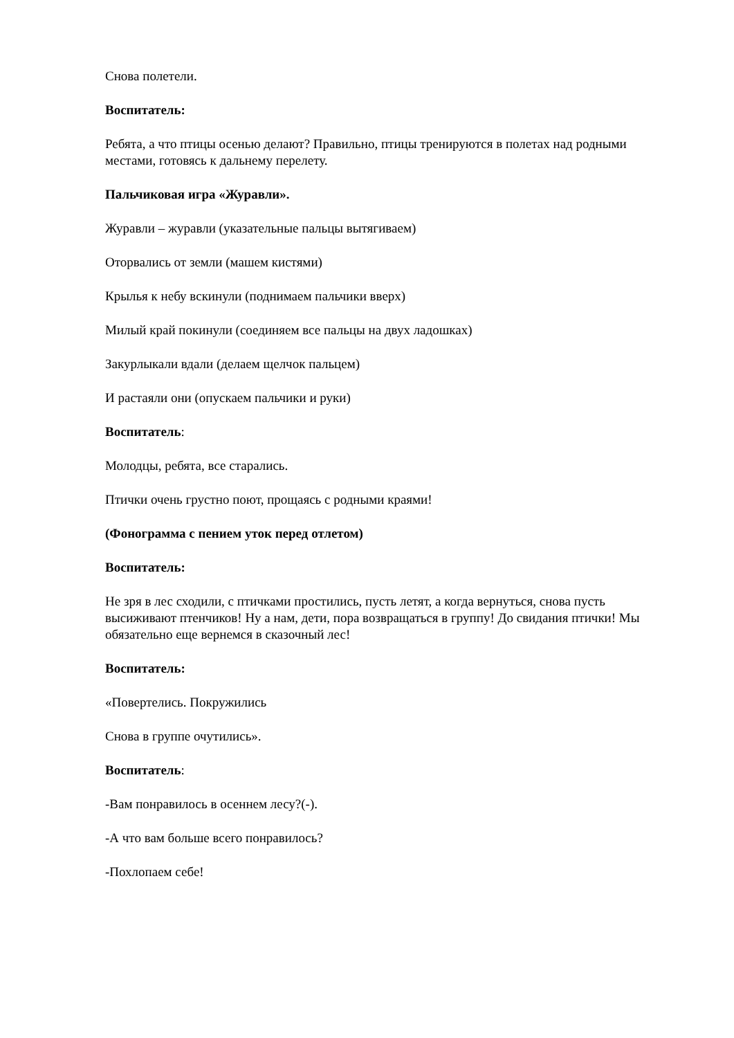Снова полетели.
Воспитатель:
Ребята, а что птицы осенью делают? Правильно, птицы тренируются в полетах над родными местами, готовясь к дальнему перелету.
Пальчиковая игра «Журавли».
Журавли – журавли (указательные пальцы вытягиваем)
Оторвались от земли (машем кистями)
Крылья к небу вскинули (поднимаем пальчики вверх)
Милый край покинули (соединяем все пальцы на двух ладошках)
Закурлыкали вдали (делаем щелчок пальцем)
И растаяли они (опускаем пальчики и руки)
Воспитатель:
Молодцы, ребята, все старались.
Птички очень грустно поют, прощаясь с родными краями!
(Фонограмма с пением уток перед отлетом)
Воспитатель:
Не зря в лес сходили, с птичками простились, пусть летят, а когда вернуться, снова пусть высиживают птенчиков! Ну а нам, дети, пора возвращаться в группу! До свидания птички! Мы обязательно еще вернемся в сказочный лес!
Воспитатель:
«Повертелись. Покружились
Снова в группе очутились».
Воспитатель:
-Вам понравилось в осеннем лесу?(-).
-А что вам больше всего понравилось?
-Похлопаем себе!